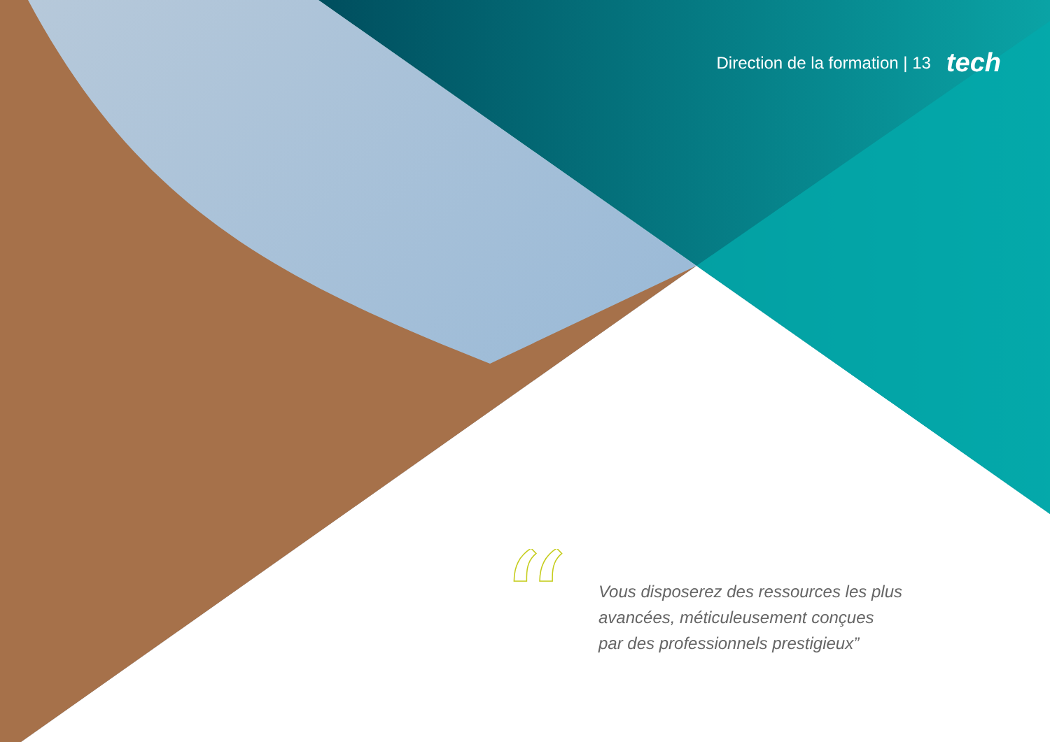Direction de la formation | 13 tech
“
Vous disposerez des ressources les plus
avancées, méticuleusement conçues
par des professionnels prestigieux”